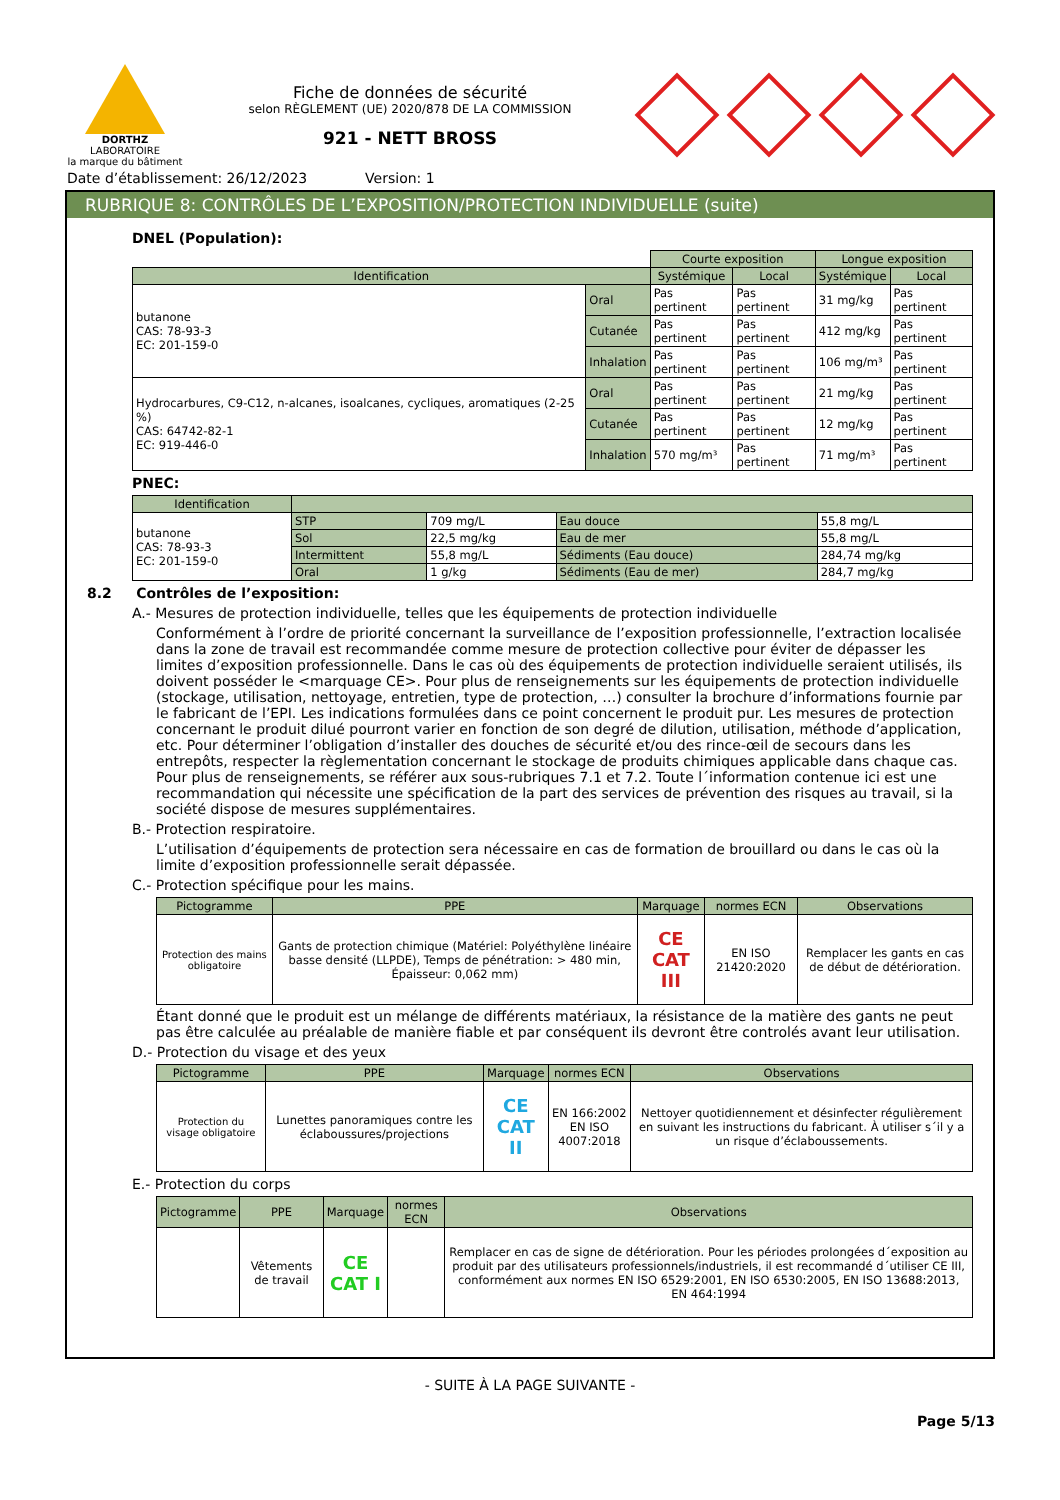DORTHZ
LABORATOIRE
la marque du bâtiment
Fiche de données de sécurité
selon RÈGLEMENT (UE) 2020/878 DE LA COMMISSION
921 - NETT BROSS
Date d’établissement: 26/12/2023 Version: 1
RUBRIQUE 8: CONTRÔLES DE L’EXPOSITION/PROTECTION INDIVIDUELLE (suite)
DNEL (Population):
| | | Courte exposition | | Longue exposition | |
| Identification | | Systémique | Local | Systémique | Local |
| butanone CAS: 78-93-3 EC: 201-159-0 | Oral | Pas pertinent | Pas pertinent | 31 mg/kg | Pas pertinent |
| | Cutanée | Pas pertinent | Pas pertinent | 412 mg/kg | Pas pertinent |
| | Inhalation | Pas pertinent | Pas pertinent | 106 mg/m³ | Pas pertinent |
| Hydrocarbures, C9-C12, n-alcanes, isoalcanes, cycliques, aromatiques (2-25 %) CAS: 64742-82-1 EC: 919-446-0 | Oral | Pas pertinent | Pas pertinent | 21 mg/kg | Pas pertinent |
| | Cutanée | Pas pertinent | Pas pertinent | 12 mg/kg | Pas pertinent |
| | Inhalation | 570 mg/m³ | Pas pertinent | 71 mg/m³ | Pas pertinent |
PNEC:
| Identification | | | | |
| --- | --- | --- | --- | --- |
| butanone CAS: 78-93-3 EC: 201-159-0 | STP | 709 mg/L | Eau douce | 55,8 mg/L |
| | Sol | 22,5 mg/kg | Eau de mer | 55,8 mg/L |
| | Intermittent | 55,8 mg/L | Sédiments (Eau douce) | 284,74 mg/kg |
| | Oral | 1 g/kg | Sédiments (Eau de mer) | 284,7 mg/kg |
8.2 Contrôles de l’exposition:
A.- Mesures de protection individuelle, telles que les équipements de protection individuelle
Conformément à l’ordre de priorité concernant la surveillance de l’exposition professionnelle, l’extraction localisée dans la zone de travail est recommandée comme mesure de protection collective pour éviter de dépasser les limites d’exposition professionnelle. Dans le cas où des équipements de protection individuelle seraient utilisés, ils doivent posséder le <marquage CE>. Pour plus de renseignements sur les équipements de protection individuelle (stockage, utilisation, nettoyage, entretien, type de protection, …) consulter la brochure d’informations fournie par le fabricant de l’EPI. Les indications formulées dans ce point concernent le produit pur. Les mesures de protection concernant le produit dilué pourront varier en fonction de son degré de dilution, utilisation, méthode d’application, etc. Pour déterminer l’obligation d’installer des douches de sécurité et/ou des rince-œil de secours dans les entrepôts, respecter la règlementation concernant le stockage de produits chimiques applicable dans chaque cas. Pour plus de renseignements, se référer aux sous-rubriques 7.1 et 7.2. Toute l´information contenue ici est une recommandation qui nécessite une spécification de la part des services de prévention des risques au travail, si la société dispose de mesures supplémentaires.
B.- Protection respiratoire.
L’utilisation d’équipements de protection sera nécessaire en cas de formation de brouillard ou dans le cas où la limite d’exposition professionnelle serait dépassée.
C.- Protection spécifique pour les mains.
| Pictogramme | PPE | Marquage | normes ECN | Observations |
| --- | --- | --- | --- | --- |
| Protection des mains obligatoire | Gants de protection chimique (Matériel: Polyéthylène linéaire basse densité (LLPDE), Temps de pénétration: > 480 min, Épaisseur: 0,062 mm) | CE CAT III | EN ISO 21420:2020 | Remplacer les gants en cas de début de détérioration. |
Étant donné que le produit est un mélange de différents matériaux, la résistance de la matière des gants ne peut pas être calculée au préalable de manière fiable et par conséquent ils devront être controlés avant leur utilisation.
D.- Protection du visage et des yeux
| Pictogramme | PPE | Marquage | normes ECN | Observations |
| --- | --- | --- | --- | --- |
| Protection du visage obligatoire | Lunettes panoramiques contre les éclaboussures/projections | CE CAT II | EN 166:2002 EN ISO 4007:2018 | Nettoyer quotidiennement et désinfecter régulièrement en suivant les instructions du fabricant. À utiliser s´il y a un risque d’éclaboussements. |
E.- Protection du corps
| Pictogramme | PPE | Marquage | normes ECN | Observations |
| --- | --- | --- | --- | --- |
| | Vêtements de travail | CE CAT I | | Remplacer en cas de signe de détérioration. Pour les périodes prolongées d´exposition au produit par des utilisateurs professionnels/industriels, il est recommandé d´utiliser CE III, conformément aux normes EN ISO 6529:2001, EN ISO 6530:2005, EN ISO 13688:2013, EN 464:1994 |
- SUITE À LA PAGE SUIVANTE -
Page 5/13